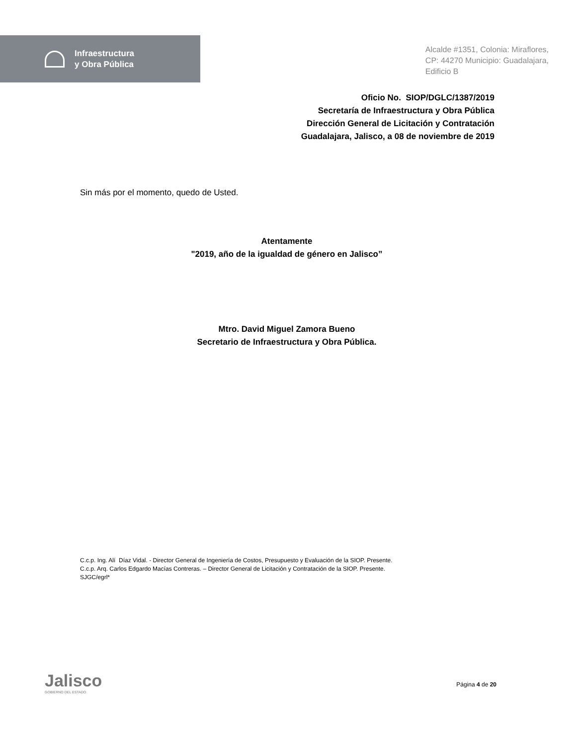Infraestructura
y Obra Pública
Alcalde #1351, Colonia: Miraflores,
CP: 44270 Municipio: Guadalajara,
Edificio B
Oficio No. SIOP/DGLC/1387/2019
Secretaría de Infraestructura y Obra Pública
Dirección General de Licitación y Contratación
Guadalajara, Jalisco, a 08 de noviembre de 2019
Sin más por el momento, quedo de Usted.
Atentamente
"2019, año de la igualdad de género en Jalisco”
Mtro. David Miguel Zamora Bueno
Secretario de Infraestructura y Obra Pública.
C.c.p. Ing. Alí Díaz Vidal. - Director General de Ingeniería de Costos, Presupuesto y Evaluación de la SIOP. Presente.
C.c.p. Arq. Carlos Edgardo Macías Contreras. – Director General de Licitación y Contratación de la SIOP. Presente.
SJGC/egrl*
Jalisco
GOBIERNO DEL ESTADO
Página 4 de 20